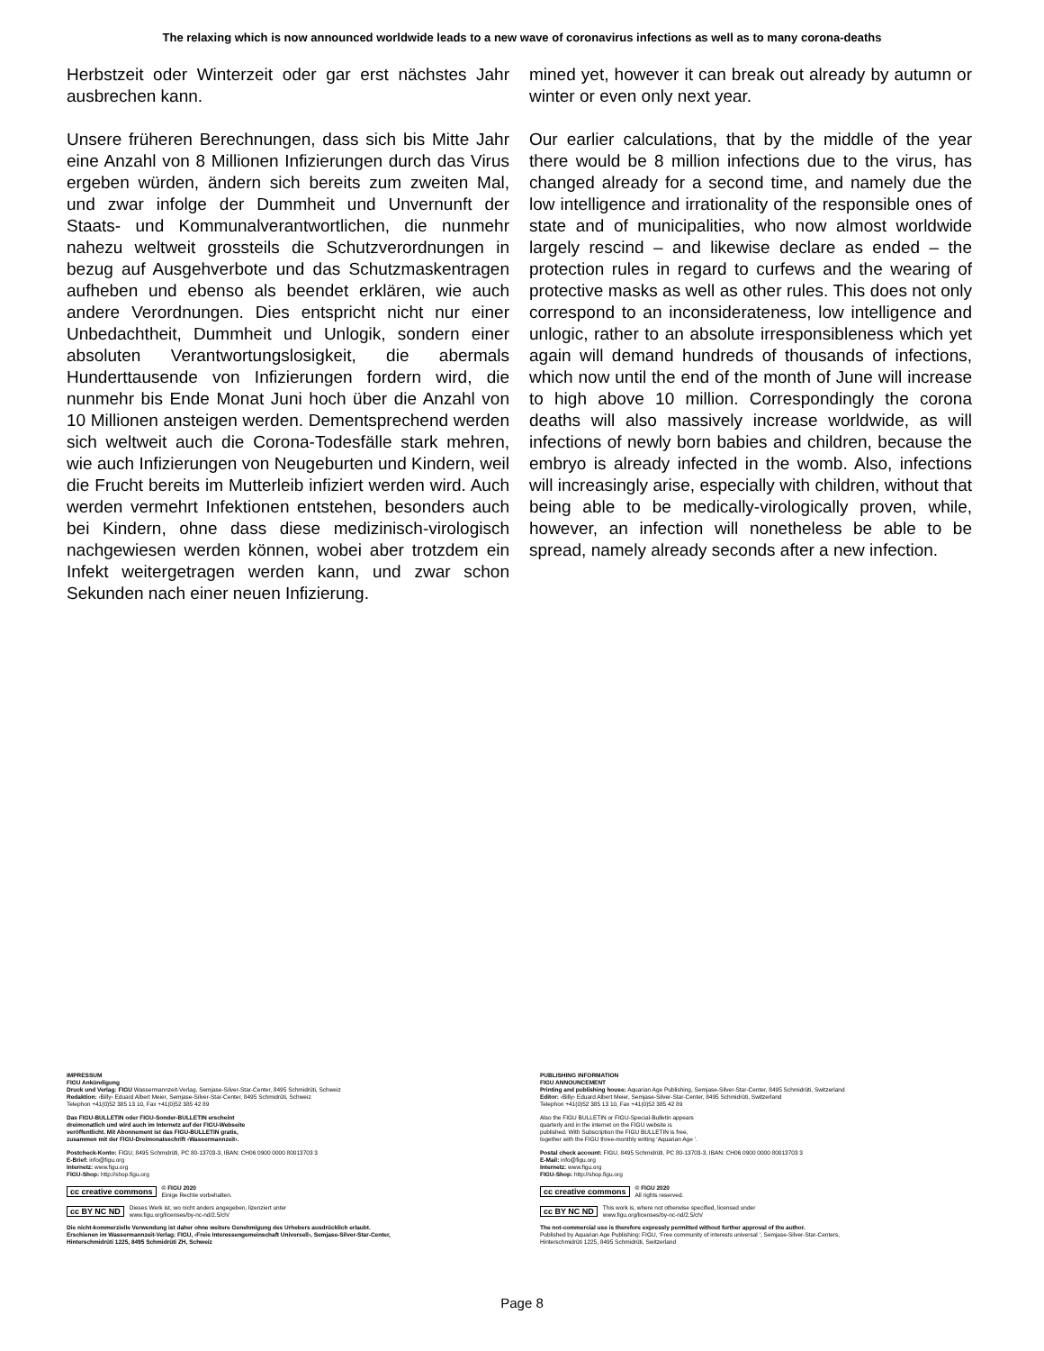The relaxing which is now announced worldwide leads to a new wave of coronavirus infections as well as to many corona-deaths
Herbstzeit oder Winterzeit oder gar erst nächstes Jahr ausbrechen kann.
Unsere früheren Berechnungen, dass sich bis Mitte Jahr eine Anzahl von 8 Millionen Infizierungen durch das Virus ergeben würden, ändern sich bereits zum zweiten Mal, und zwar infolge der Dummheit und Unvernunft der Staats- und Kommunalverantwortlichen, die nunmehr nahezu weltweit grossteils die Schutzverordnungen in bezug auf Ausgehverbote und das Schutzmaskentragen aufheben und ebenso als beendet erklären, wie auch andere Verordnungen. Dies entspricht nicht nur einer Unbedachtheit, Dummheit und Unlogik, sondern einer absoluten Verantwortungslosigkeit, die abermals Hunderttausende von Infizierungen fordern wird, die nunmehr bis Ende Monat Juni hoch über die Anzahl von 10 Millionen ansteigen werden. Dementsprechend werden sich weltweit auch die Corona-Todesfälle stark mehren, wie auch Infizierungen von Neugeburten und Kindern, weil die Frucht bereits im Mutterleib infiziert werden wird. Auch werden vermehrt Infektionen entstehen, besonders auch bei Kindern, ohne dass diese medizinisch-virologisch nachgewiesen werden können, wobei aber trotzdem ein Infekt weitergetragen werden kann, und zwar schon Sekunden nach einer neuen Infizierung.
mined yet, however it can break out already by autumn or winter or even only next year.
Our earlier calculations, that by the middle of the year there would be 8 million infections due to the virus, has changed already for a second time, and namely due the low intelligence and irrationality of the responsible ones of state and of municipalities, who now almost worldwide largely rescind – and likewise declare as ended – the protection rules in regard to curfews and the wearing of protective masks as well as other rules. This does not only correspond to an inconsiderateness, low intelligence and unlogic, rather to an absolute irresponsibleness which yet again will demand hundreds of thousands of infections, which now until the end of the month of June will increase to high above 10 million. Correspondingly the corona deaths will also massively increase worldwide, as will infections of newly born babies and children, because the embryo is already infected in the womb. Also, infections will increasingly arise, especially with children, without that being able to be medically-virologically proven, while, however, an infection will nonetheless be able to be spread, namely already seconds after a new infection.
IMPRESSUM
FIGU Ankündigung
Druck und Verlag: FIGU Wassermannzeit-Verlag, Semjase-Silver-Star-Center, 8495 Schmidrüti, Schweiz
Redaktion: ‹Billy› Eduard Albert Meier, Semjase-Silver-Star-Center, 8495 Schmidrüti, Schweiz
Telephon +41(0)52 385 13 10, Fax +41(0)52 385 42 89
Das FIGU-BULLETIN oder FIGU-Sonder-BULLETIN erscheint
dreimonatlich und wird auch im Internetz auf der FIGU-Webseite
veröffentlicht. Mit Abonnement ist das FIGU-BULLETIN gratis,
zusammen mit der FIGU-Dreimonatsschrift ‹Wassermannzeit›.
Postcheck-Konto: FIGU, 8495 Schmidrüti, PC 80-13703-3, IBAN: CH06 0900 0000 80013703 3
E-Brief: info@figu.org
Internetz: www.figu.org
FIGU-Shop: http://shop.figu.org
cc creative commons © FIGU 2020
Einige Rechte vorbehalten.
cc BY NC ND Dieses Werk ist, wo nicht anders angegeben, lizenziert unter
www.figu.org/licenses/by-nc-nd/2.5/ch/
Die nicht-kommerzielle Verwendung ist daher ohne weitere Genehmigung des Urhebers ausdrücklich erlaubt.
Erschienen im Wassermannzeit-Verlag: FIGU, ‹Freie Interessengemeinschaft Universell›, Semjase-Silver-Star-Center,
Hinterschmidrüti 1225, 8495 Schmidrüti ZH, Schweiz
PUBLISHING INFORMATION
FIGU ANNOUNCEMENT
Printing and publishing house: Aquarian Age Publishing, Semjase-Silver-Star-Center, 8495 Schmidrüti, Switzerland
Editor: ‹Billy› Eduard Albert Meier, Semjase-Silver-Star-Center, 8495 Schmidrüti, Switzerland
Telephon +41(0)52 385 13 10, Fax +41(0)52 385 42 89
Also the FIGU BULLETIN or FIGU-Special-Bulletin appears
quarterly and in the internet on the FIGU website is
published. With Subscription the FIGU BULLETIN is free,
together with the FIGU three-monthly writing ‘Aquarian Age ’.
Postal check account: FIGU, 8495 Schmidrüti, PC 80-13703-3, IBAN: CH06 0900 0000 80013703 3
E-Mail: info@figu.org
Internetz: www.figu.org
FIGU-Shop: http://shop.figu.org
cc creative commons © FIGU 2020
All rights reserved.
cc BY NC ND This work is, where not otherwise specified, licensed under
www.figu.org/licenses/by-nc-nd/2.5/ch/
The not-commercial use is therefore expressly permitted without further approval of the author.
Published by Aquarian Age Publishing: FIGU, ‘Free community of interests universal ’, Semjase-Silver-Star-Centers,
Hinterschmidrüti 1225, 8495 Schmidrüti, Switzerland
Page 8